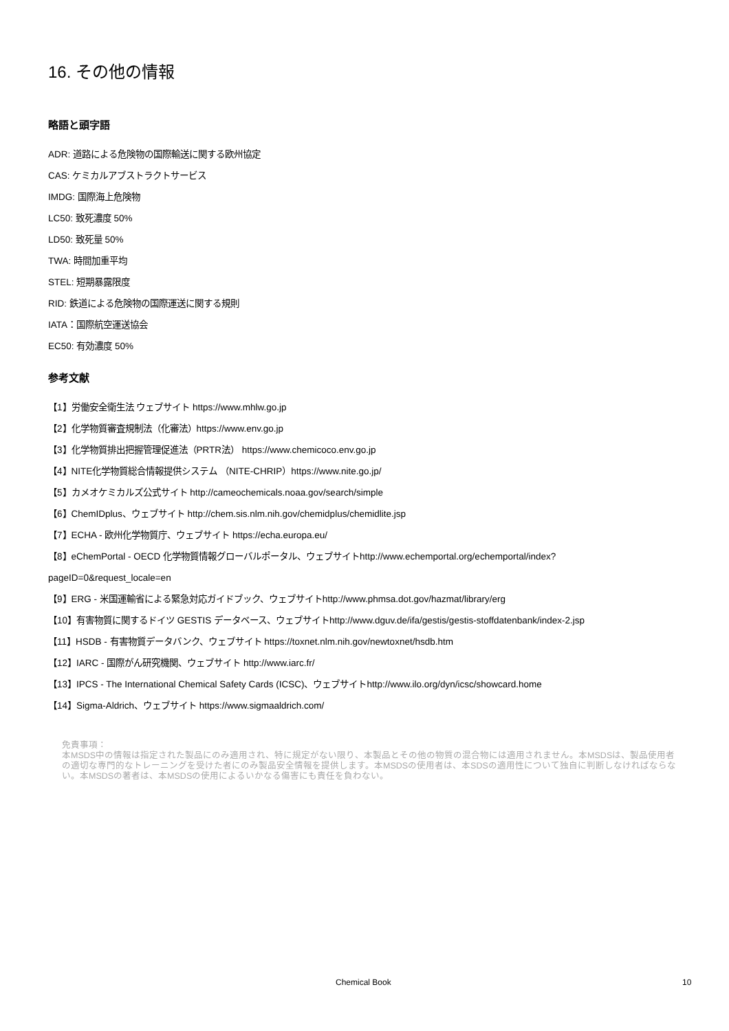16. その他の情報
略語と頭字語
ADR: 道路による危険物の国際輸送に関する欧州協定
CAS: ケミカルアブストラクトサービス
IMDG: 国際海上危険物
LC50: 致死濃度 50%
LD50: 致死量 50%
TWA: 時間加重平均
STEL: 短期暴露限度
RID: 鉄道による危険物の国際運送に関する規則
IATA：国際航空運送協会
EC50: 有効濃度 50%
参考文献
【1】労働安全衛生法 ウェブサイト https://www.mhlw.go.jp
【2】化学物質審査規制法（化審法）https://www.env.go.jp
【3】化学物質排出把握管理促進法（PRTR法） https://www.chemicoco.env.go.jp
【4】NITE化学物質総合情報提供システム （NITE-CHRIP）https://www.nite.go.jp/
【5】カメオケミカルズ公式サイト http://cameochemicals.noaa.gov/search/simple
【6】ChemIDplus、ウェブサイト http://chem.sis.nlm.nih.gov/chemidplus/chemidlite.jsp
【7】ECHA - 欧州化学物質庁、ウェブサイト https://echa.europa.eu/
【8】eChemPortal - OECD 化学物質情報グローバルポータル、ウェブサイトhttp://www.echemportal.org/echemportal/index?
pageID=0&request_locale=en
【9】ERG - 米国運輸省による緊急対応ガイドブック、ウェブサイトhttp://www.phmsa.dot.gov/hazmat/library/erg
【10】有害物質に関するドイツ GESTIS データベース、ウェブサイトhttp://www.dguv.de/ifa/gestis/gestis-stoffdatenbank/index-2.jsp
【11】HSDB - 有害物質データバンク、ウェブサイト https://toxnet.nlm.nih.gov/newtoxnet/hsdb.htm
【12】IARC - 国際がん研究機関、ウェブサイト http://www.iarc.fr/
【13】IPCS - The International Chemical Safety Cards (ICSC)、ウェブサイトhttp://www.ilo.org/dyn/icsc/showcard.home
【14】Sigma-Aldrich、ウェブサイト https://www.sigmaaldrich.com/
免責事項：
本MSDS中の情報は指定された製品にのみ適用され、特に規定がない限り、本製品とその他の物質の混合物には適用されません。本MSDSは、製品使用者の適切な専門的なトレーニングを受けた者にのみ製品安全情報を提供します。本MSDSの使用者は、本SDSの適用性について独自に判断しなければならない。本MSDSの著者は、本MSDSの使用によるいかなる傷害にも責任を負わない。
Chemical Book 10